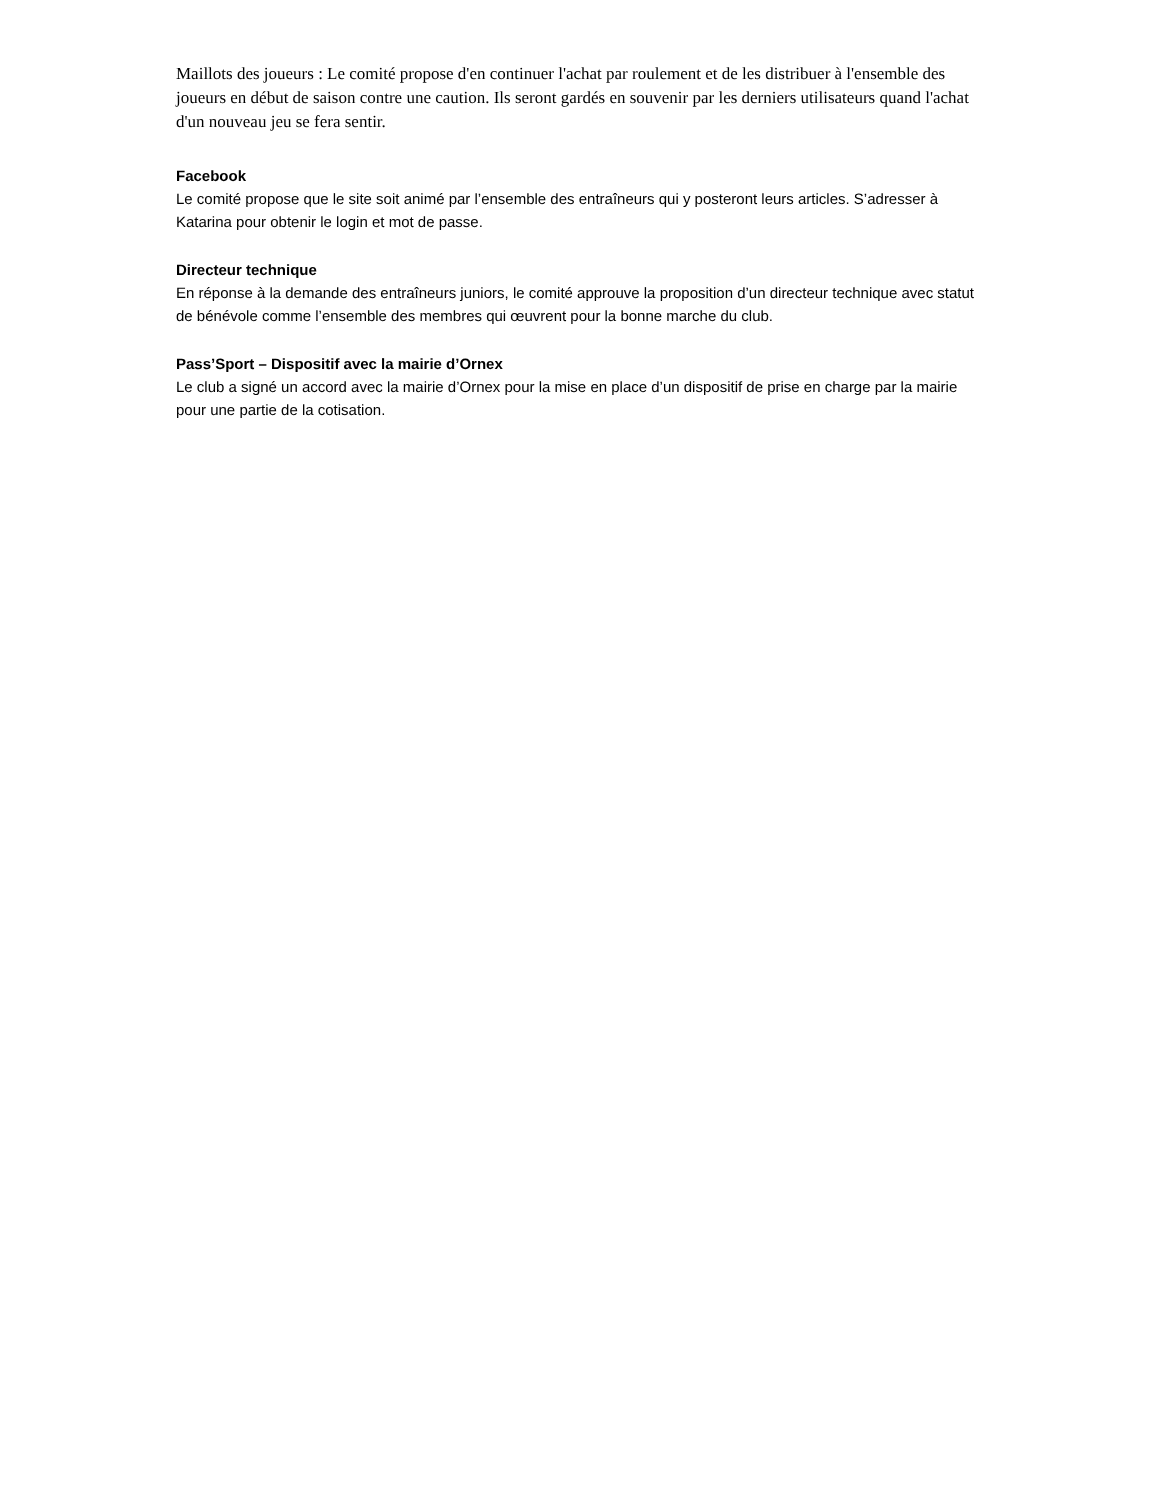Maillots des joueurs : Le comité propose d'en continuer l'achat par roulement et de les distribuer à l'ensemble des joueurs en début de saison contre une caution. Ils seront gardés en souvenir par les derniers utilisateurs quand l'achat d'un nouveau jeu se fera sentir.
Facebook
Le comité propose que le site soit animé par l’ensemble des entraîneurs qui y posteront leurs articles. S’adresser à Katarina pour obtenir le login et mot de passe.
Directeur technique
En réponse à la demande des entraîneurs juniors, le comité approuve la proposition d’un directeur technique avec statut de bénévole comme l’ensemble des membres qui œuvrent pour la bonne marche du club.
Pass’Sport – Dispositif avec la mairie d’Ornex
Le club a signé un accord avec la mairie d’Ornex pour la mise en place d’un dispositif de prise en charge par la mairie pour une partie de la cotisation.